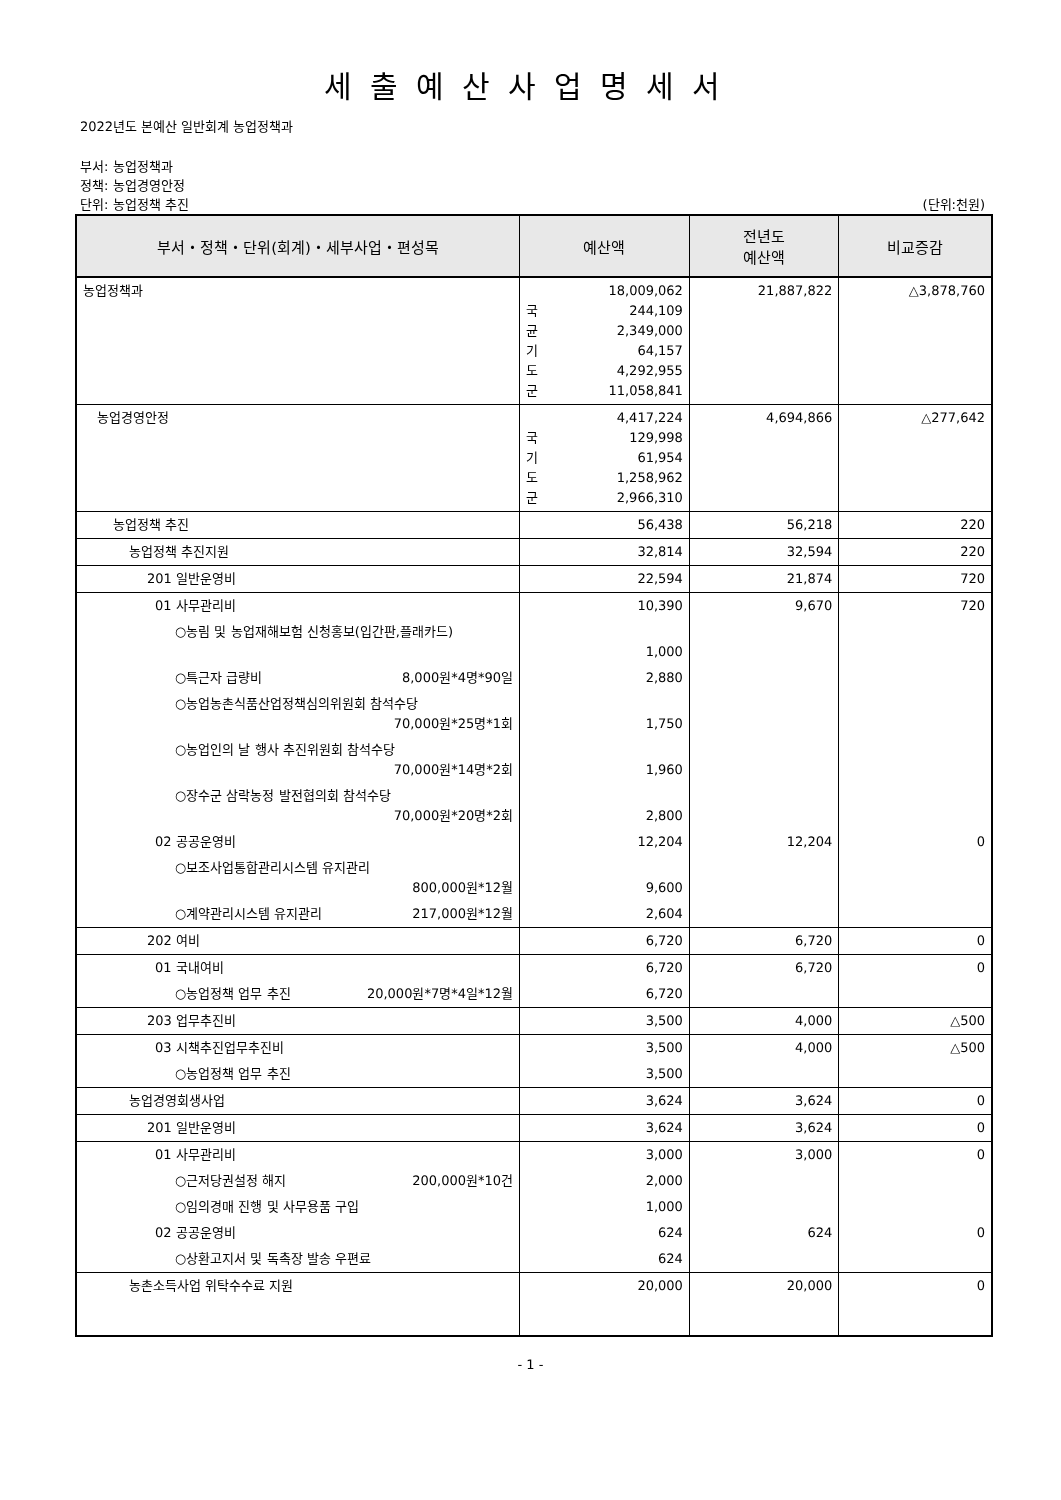세출예산사업명세서
2022년도 본예산 일반회계 농업정책과
부서: 농업정책과
정책: 농업경영안정
단위: 농업정책 추진 (단위:천원)
| 부서・정책・단위(회계)・세부사업・편성목 | 예산액 | 전년도 예산액 | 비교증감 |
| --- | --- | --- | --- |
| 농업정책과 | 18,009,062 국 244,109 균 2,349,000 기 64,157 도 4,292,955 군 11,058,841 | 21,887,822 | △3,878,760 |
| 농업경영안정 | 4,417,224 국 129,998 기 61,954 도 1,258,962 군 2,966,310 | 4,694,866 | △277,642 |
| 농업정책 추진 | 56,438 | 56,218 | 220 |
| 농업정책 추진지원 | 32,814 | 32,594 | 220 |
| 201 일반운영비 | 22,594 | 21,874 | 720 |
| 01 사무관리비 | 10,390 | 9,670 | 720 |
| ○농림 및 농업재해보험 신청홍보(입간판,플래카드) | 1,000 | | |
| ○특근자 급량비 8,000원*4명*90일 | 2,880 | | |
| ○농업농촌식품산업정책심의위원회 참석수당 70,000원*25명*1회 | 1,750 | | |
| ○농업인의 날 행사 추진위원회 참석수당 70,000원*14명*2회 | 1,960 | | |
| ○장수군 삼락농정 발전협의회 참석수당 70,000원*20명*2회 | 2,800 | | |
| 02 공공운영비 | 12,204 | 12,204 | 0 |
| ○보조사업통합관리시스템 유지관리 800,000원*12월 | 9,600 | | |
| ○계약관리시스템 유지관리 217,000원*12월 | 2,604 | | |
| 202 여비 | 6,720 | 6,720 | 0 |
| 01 국내여비 | 6,720 | 6,720 | 0 |
| ○농업정책 업무 추진 20,000원*7명*4일*12월 | 6,720 | | |
| 203 업무추진비 | 3,500 | 4,000 | △500 |
| 03 시책추진업무추진비 | 3,500 | 4,000 | △500 |
| ○농업정책 업무 추진 | 3,500 | | |
| 농업경영회생사업 | 3,624 | 3,624 | 0 |
| 201 일반운영비 | 3,624 | 3,624 | 0 |
| 01 사무관리비 | 3,000 | 3,000 | 0 |
| ○근저당권설정 해지 200,000원*10건 | 2,000 | | |
| ○임의경매 진행 및 사무용품 구입 | 1,000 | | |
| 02 공공운영비 | 624 | 624 | 0 |
| ○상환고지서 및 독촉장 발송 우편료 | 624 | | |
| 농촌소득사업 위탁수수료 지원 | 20,000 | 20,000 | 0 |
- 1 -